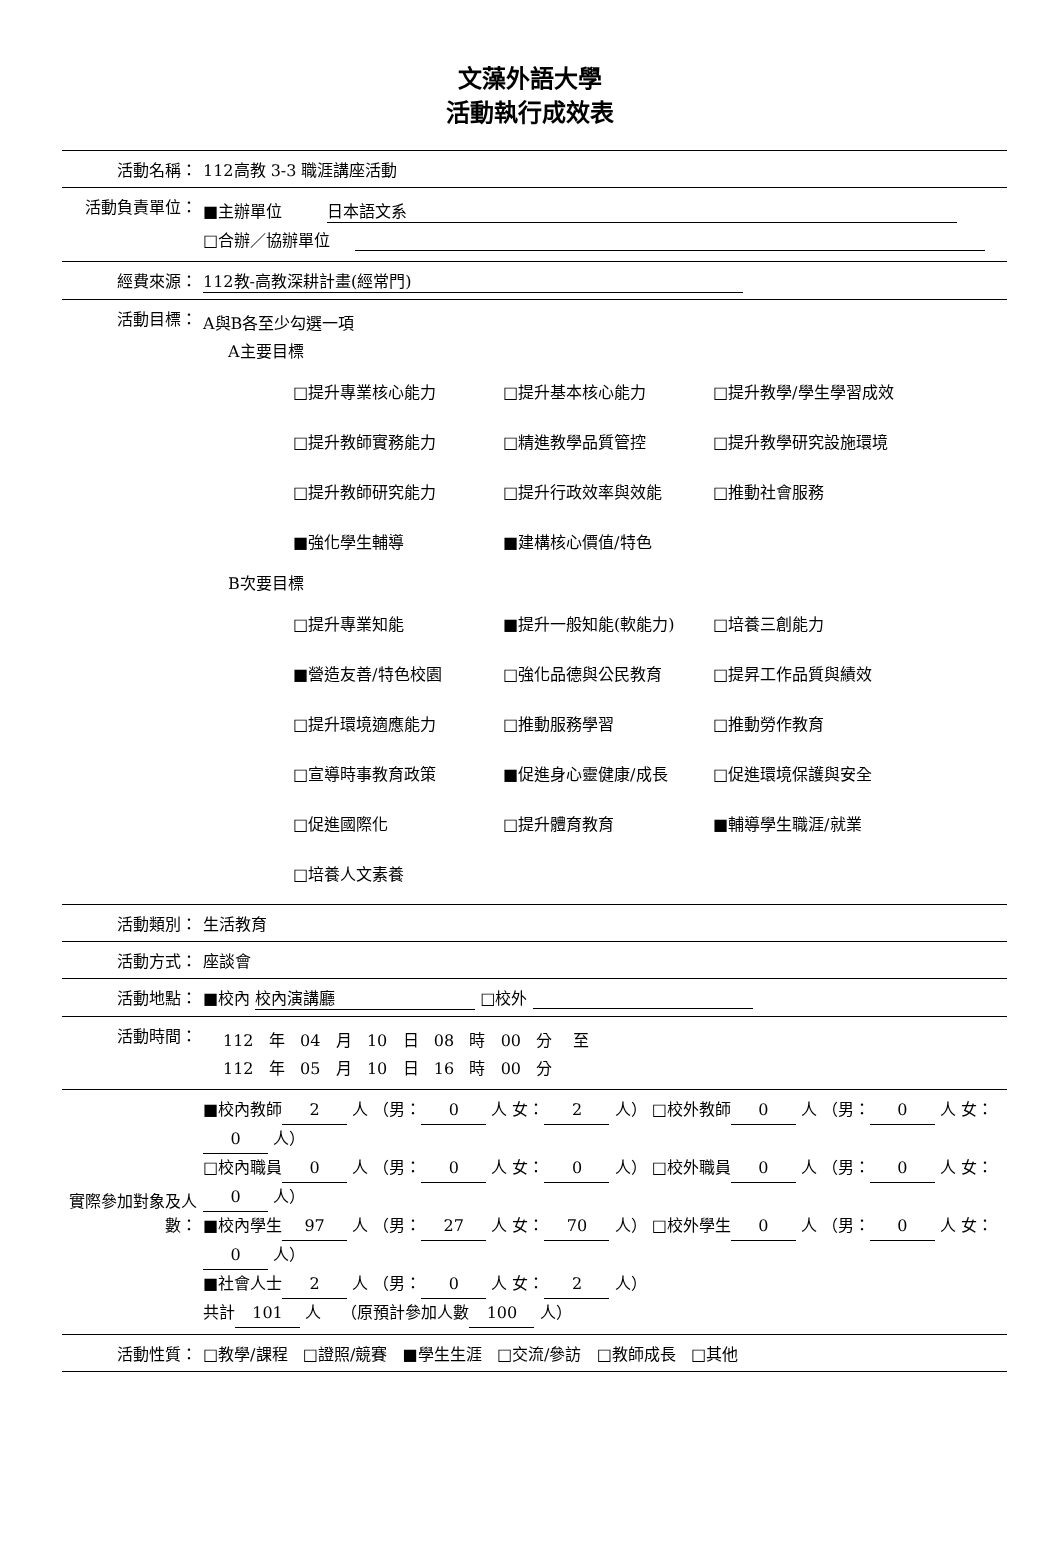文藻外語大學
活動執行成效表
| 活動名稱： | 112高教 3-3 職涯講座活動 |
| 活動負責單位： | ■主辦單位 日本語文系 □合辦／協辦單位 |
| 經費來源： | 112教-高教深耕計畫(經常門) |
| 活動目標： | A與B各至少勾選一項 A主要目標 / □提升專業核心能力 / □提升基本核心能力 / □提升教學/學生學習成效 / / □提升教師實務能力 / □精進教學品質管控 / □提升教學研究設施環境 / / □提升教師研究能力 / □提升行政效率與效能 / □推動社會服務 / / ■強化學生輔導 / ■建構核心價值/特色 / / B次要目標 / □提升專業知能 / ■提升一般知能(軟能力) / □培養三創能力 / / ■營造友善/特色校園 / □強化品德與公民教育 / □提昇工作品質與績效 / / □提升環境適應能力 / □推動服務學習 / □推動勞作教育 / / □宣導時事教育政策 / ■促進身心靈健康/成長 / □促進環境保護與安全 / / □促進國際化 / □提升體育教育 / ■輔導學生職涯/就業 / / □培養人文素養 / / / |
| 活動類別： | 生活教育 |
| 活動方式： | 座談會 |
| 活動地點： | ■校內 校內演講廳 □校外 |
| 活動時間： | 112 年 04 月 10 日 08 時 00 分 至 112 年 05 月 10 日 16 時 00 分 |
| 實際參加對象及人數： | ■校內教師 2 人 （男： 0 人 女： 2 人） □校外教師 0 人 （男： 0 人 女： 0 人） □校內職員 0 人 （男： 0 人 女： 0 人） □校外職員 0 人 （男： 0 人 女： 0 人） ■校內學生 97 人 （男： 27 人 女： 70 人） □校外學生 0 人 （男： 0 人 女： 0 人） ■社會人士 2 人 （男： 0 人 女： 2 人） 共計 101 人 （原預計參加人數 100 人） |
| 活動性質： | □教學/課程 □證照/競賽 ■學生生涯 □交流/參訪 □教師成長 □其他 |